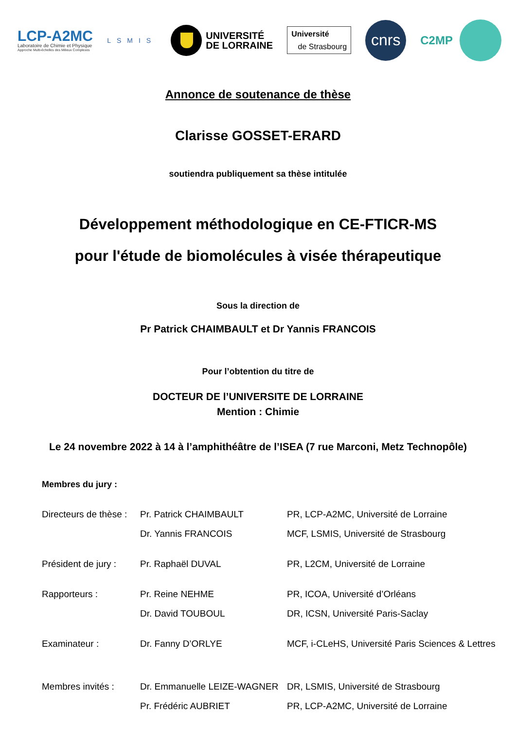LCP-A2MC
Laboratoire de Chimie et Physique
Approche Multi-échelles des Milieux Complexes
LSMIS
UNIVERSITÉ
DE LORRAINE
Université
de Strasbourg
cnrs
C2MP
Annonce de soutenance de thèse
Clarisse GOSSET-ERARD
soutiendra publiquement sa thèse intitulée
Développement méthodologique en CE-FTICR-MS
pour l'étude de biomolécules à visée thérapeutique
Sous la direction de
Pr Patrick CHAIMBAULT et Dr Yannis FRANCOIS
Pour l’obtention du titre de
DOCTEUR DE l’UNIVERSITE DE LORRAINE
Mention : Chimie
Le 24 novembre 2022 à 14 à l’amphithéâtre de l’ISEA (7 rue Marconi, Metz Technopôle)
Membres du jury :
| Directeurs de thèse : | Pr. Patrick CHAIMBAULT | PR, LCP-A2MC, Université de Lorraine |
| | Dr. Yannis FRANCOIS | MCF, LSMIS, Université de Strasbourg |
| Président de jury : | Pr. Raphaël DUVAL | PR, L2CM, Université de Lorraine |
| Rapporteurs : | Pr. Reine NEHME | PR, ICOA, Université d’Orléans |
| | Dr. David TOUBOUL | DR, ICSN, Université Paris-Saclay |
| Examinateur : | Dr. Fanny D’ORLYE | MCF, i-CLeHS, Université Paris Sciences & Lettres |
| Membres invités : | Dr. Emmanuelle LEIZE-WAGNER | DR, LSMIS, Université de Strasbourg |
| | Pr. Frédéric AUBRIET | PR, LCP-A2MC, Université de Lorraine |